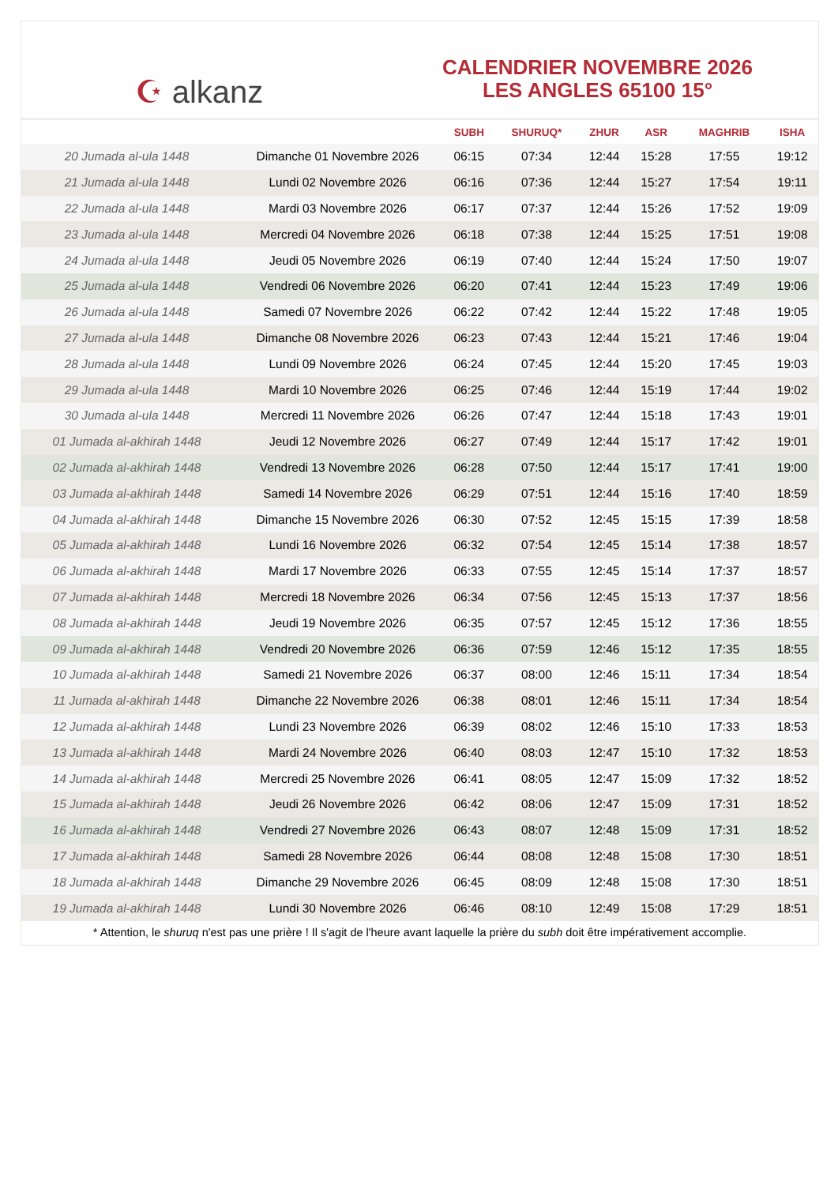☪ alkanz
CALENDRIER NOVEMBRE 2026
LES ANGLES 65100 15°
| | | SUBH | SHURUQ* | ZHUR | ASR | MAGHRIB | ISHA |
| --- | --- | --- | --- | --- | --- | --- | --- |
| 20 Jumada al-ula 1448 | Dimanche 01 Novembre 2026 | 06:15 | 07:34 | 12:44 | 15:28 | 17:55 | 19:12 |
| 21 Jumada al-ula 1448 | Lundi 02 Novembre 2026 | 06:16 | 07:36 | 12:44 | 15:27 | 17:54 | 19:11 |
| 22 Jumada al-ula 1448 | Mardi 03 Novembre 2026 | 06:17 | 07:37 | 12:44 | 15:26 | 17:52 | 19:09 |
| 23 Jumada al-ula 1448 | Mercredi 04 Novembre 2026 | 06:18 | 07:38 | 12:44 | 15:25 | 17:51 | 19:08 |
| 24 Jumada al-ula 1448 | Jeudi 05 Novembre 2026 | 06:19 | 07:40 | 12:44 | 15:24 | 17:50 | 19:07 |
| 25 Jumada al-ula 1448 | Vendredi 06 Novembre 2026 | 06:20 | 07:41 | 12:44 | 15:23 | 17:49 | 19:06 |
| 26 Jumada al-ula 1448 | Samedi 07 Novembre 2026 | 06:22 | 07:42 | 12:44 | 15:22 | 17:48 | 19:05 |
| 27 Jumada al-ula 1448 | Dimanche 08 Novembre 2026 | 06:23 | 07:43 | 12:44 | 15:21 | 17:46 | 19:04 |
| 28 Jumada al-ula 1448 | Lundi 09 Novembre 2026 | 06:24 | 07:45 | 12:44 | 15:20 | 17:45 | 19:03 |
| 29 Jumada al-ula 1448 | Mardi 10 Novembre 2026 | 06:25 | 07:46 | 12:44 | 15:19 | 17:44 | 19:02 |
| 30 Jumada al-ula 1448 | Mercredi 11 Novembre 2026 | 06:26 | 07:47 | 12:44 | 15:18 | 17:43 | 19:01 |
| 01 Jumada al-akhirah 1448 | Jeudi 12 Novembre 2026 | 06:27 | 07:49 | 12:44 | 15:17 | 17:42 | 19:01 |
| 02 Jumada al-akhirah 1448 | Vendredi 13 Novembre 2026 | 06:28 | 07:50 | 12:44 | 15:17 | 17:41 | 19:00 |
| 03 Jumada al-akhirah 1448 | Samedi 14 Novembre 2026 | 06:29 | 07:51 | 12:44 | 15:16 | 17:40 | 18:59 |
| 04 Jumada al-akhirah 1448 | Dimanche 15 Novembre 2026 | 06:30 | 07:52 | 12:45 | 15:15 | 17:39 | 18:58 |
| 05 Jumada al-akhirah 1448 | Lundi 16 Novembre 2026 | 06:32 | 07:54 | 12:45 | 15:14 | 17:38 | 18:57 |
| 06 Jumada al-akhirah 1448 | Mardi 17 Novembre 2026 | 06:33 | 07:55 | 12:45 | 15:14 | 17:37 | 18:57 |
| 07 Jumada al-akhirah 1448 | Mercredi 18 Novembre 2026 | 06:34 | 07:56 | 12:45 | 15:13 | 17:37 | 18:56 |
| 08 Jumada al-akhirah 1448 | Jeudi 19 Novembre 2026 | 06:35 | 07:57 | 12:45 | 15:12 | 17:36 | 18:55 |
| 09 Jumada al-akhirah 1448 | Vendredi 20 Novembre 2026 | 06:36 | 07:59 | 12:46 | 15:12 | 17:35 | 18:55 |
| 10 Jumada al-akhirah 1448 | Samedi 21 Novembre 2026 | 06:37 | 08:00 | 12:46 | 15:11 | 17:34 | 18:54 |
| 11 Jumada al-akhirah 1448 | Dimanche 22 Novembre 2026 | 06:38 | 08:01 | 12:46 | 15:11 | 17:34 | 18:54 |
| 12 Jumada al-akhirah 1448 | Lundi 23 Novembre 2026 | 06:39 | 08:02 | 12:46 | 15:10 | 17:33 | 18:53 |
| 13 Jumada al-akhirah 1448 | Mardi 24 Novembre 2026 | 06:40 | 08:03 | 12:47 | 15:10 | 17:32 | 18:53 |
| 14 Jumada al-akhirah 1448 | Mercredi 25 Novembre 2026 | 06:41 | 08:05 | 12:47 | 15:09 | 17:32 | 18:52 |
| 15 Jumada al-akhirah 1448 | Jeudi 26 Novembre 2026 | 06:42 | 08:06 | 12:47 | 15:09 | 17:31 | 18:52 |
| 16 Jumada al-akhirah 1448 | Vendredi 27 Novembre 2026 | 06:43 | 08:07 | 12:48 | 15:09 | 17:31 | 18:52 |
| 17 Jumada al-akhirah 1448 | Samedi 28 Novembre 2026 | 06:44 | 08:08 | 12:48 | 15:08 | 17:30 | 18:51 |
| 18 Jumada al-akhirah 1448 | Dimanche 29 Novembre 2026 | 06:45 | 08:09 | 12:48 | 15:08 | 17:30 | 18:51 |
| 19 Jumada al-akhirah 1448 | Lundi 30 Novembre 2026 | 06:46 | 08:10 | 12:49 | 15:08 | 17:29 | 18:51 |
* Attention, le shuruq n'est pas une prière ! Il s'agit de l'heure avant laquelle la prière du subh doit être impérativement accomplie.